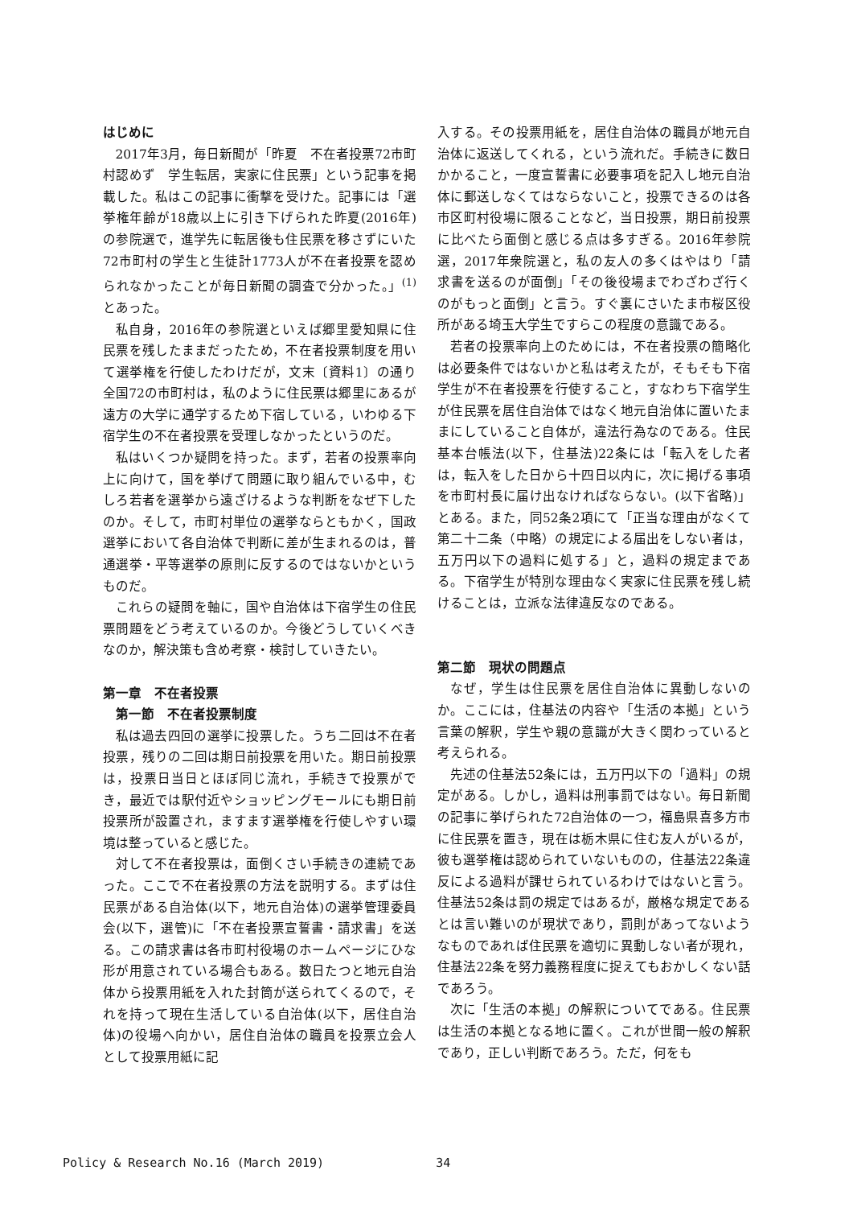はじめに
2017年3月，毎日新聞が「昨夏　不在者投票72市町村認めず　学生転居，実家に住民票」という記事を掲載した。私はこの記事に衝撃を受けた。記事には「選挙権年齢が18歳以上に引き下げられた昨夏(2016年)の参院選で，進学先に転居後も住民票を移さずにいた72市町村の学生と生徒計1773人が不在者投票を認められなかったことが毎日新聞の調査で分かった。」<sup>(1)</sup>とあった。
私自身，2016年の参院選といえば郷里愛知県に住民票を残したままだったため，不在者投票制度を用いて選挙権を行使したわけだが，文末〔資料1〕の通り全国72の市町村は，私のように住民票は郷里にあるが遠方の大学に通学するため下宿している，いわゆる下宿学生の不在者投票を受理しなかったというのだ。
私はいくつか疑問を持った。まず，若者の投票率向上に向けて，国を挙げて問題に取り組んでいる中，むしろ若者を選挙から遠ざけるような判断をなぜ下したのか。そして，市町村単位の選挙ならともかく，国政選挙において各自治体で判断に差が生まれるのは，普通選挙・平等選挙の原則に反するのではないかというものだ。
これらの疑問を軸に，国や自治体は下宿学生の住民票問題をどう考えているのか。今後どうしていくべきなのか，解決策も含め考察・検討していきたい。
第一章　不在者投票
第一節　不在者投票制度
私は過去四回の選挙に投票した。うち二回は不在者投票，残りの二回は期日前投票を用いた。期日前投票は，投票日当日とほぼ同じ流れ，手続きで投票ができ，最近では駅付近やショッピングモールにも期日前投票所が設置され，ますます選挙権を行使しやすい環境は整っていると感じた。
対して不在者投票は，面倒くさい手続きの連続であった。ここで不在者投票の方法を説明する。まずは住民票がある自治体(以下，地元自治体)の選挙管理委員会(以下，選管)に「不在者投票宣誓書・請求書」を送る。この請求書は各市町村役場のホームページにひな形が用意されている場合もある。数日たつと地元自治体から投票用紙を入れた封筒が送られてくるので，それを持って現在生活している自治体(以下，居住自治体)の役場へ向かい，居住自治体の職員を投票立会人として投票用紙に記
入する。その投票用紙を，居住自治体の職員が地元自治体に返送してくれる，という流れだ。手続きに数日かかること，一度宣誓書に必要事項を記入し地元自治体に郵送しなくてはならないこと，投票できるのは各市区町村役場に限ることなど，当日投票，期日前投票に比べたら面倒と感じる点は多すぎる。2016年参院選，2017年衆院選と，私の友人の多くはやはり「請求書を送るのが面倒」「その後役場までわざわざ行くのがもっと面倒」と言う。すぐ裏にさいたま市桜区役所がある埼玉大学生ですらこの程度の意識である。
若者の投票率向上のためには，不在者投票の簡略化は必要条件ではないかと私は考えたが，そもそも下宿学生が不在者投票を行使すること，すなわち下宿学生が住民票を居住自治体ではなく地元自治体に置いたままにしていること自体が，違法行為なのである。住民基本台帳法(以下，住基法)22条には「転入をした者は，転入をした日から十四日以内に，次に掲げる事項を市町村長に届け出なければならない。(以下省略)」とある。また，同52条2項にて「正当な理由がなくて第二十二条（中略）の規定による届出をしない者は，五万円以下の過料に処する」と，過料の規定まである。下宿学生が特別な理由なく実家に住民票を残し続けることは，立派な法律違反なのである。
第二節　現状の問題点
なぜ，学生は住民票を居住自治体に異動しないのか。ここには，住基法の内容や「生活の本拠」という言葉の解釈，学生や親の意識が大きく関わっていると考えられる。
先述の住基法52条には，五万円以下の「過料」の規定がある。しかし，過料は刑事罰ではない。毎日新聞の記事に挙げられた72自治体の一つ，福島県喜多方市に住民票を置き，現在は栃木県に住む友人がいるが，彼も選挙権は認められていないものの，住基法22条違反による過料が課せられているわけではないと言う。住基法52条は罰の規定ではあるが，厳格な規定であるとは言い難いのが現状であり，罰則があってないようなものであれば住民票を適切に異動しない者が現れ，住基法22条を努力義務程度に捉えてもおかしくない話であろう。
次に「生活の本拠」の解釈についてである。住民票は生活の本拠となる地に置く。これが世間一般の解釈であり，正しい判断であろう。ただ，何をも
Policy & Research No.16 (March 2019) 34